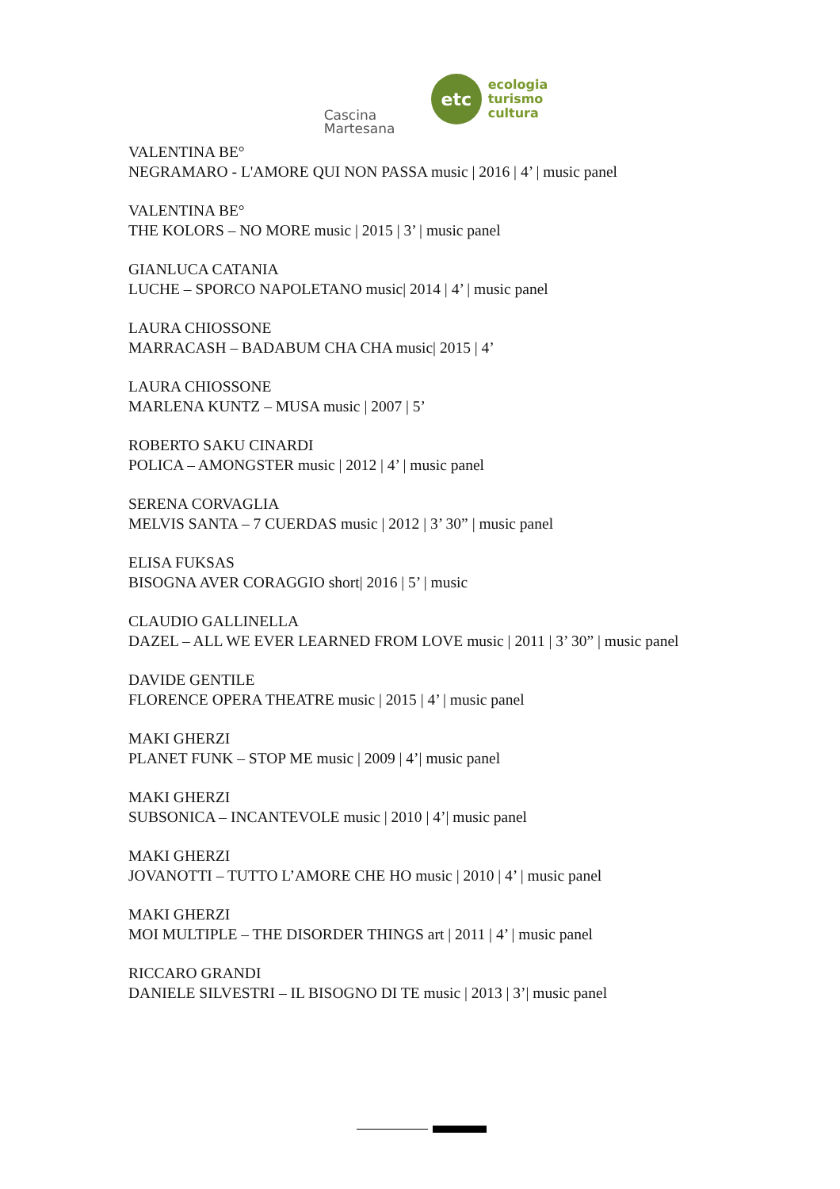Cascina
Martesana
etc
ecologia
turismo
cultura
VALENTINA BE°
NEGRAMARO - L'AMORE QUI NON PASSA music | 2016 | 4’ | music panel
VALENTINA BE°
THE KOLORS – NO MORE music | 2015 | 3’ | music panel
GIANLUCA CATANIA
LUCHE – SPORCO NAPOLETANO music| 2014 | 4’ | music panel
LAURA CHIOSSONE
MARRACASH – BADABUM CHA CHA music| 2015 | 4’
LAURA CHIOSSONE
MARLENA KUNTZ – MUSA music | 2007 | 5’
ROBERTO SAKU CINARDI
POLICA – AMONGSTER music | 2012 | 4’ | music panel
SERENA CORVAGLIA
MELVIS SANTA – 7 CUERDAS music | 2012 | 3’ 30” | music panel
ELISA FUKSAS
BISOGNA AVER CORAGGIO short| 2016 | 5’ | music
CLAUDIO GALLINELLA
DAZEL – ALL WE EVER LEARNED FROM LOVE music | 2011 | 3’ 30” | music panel
DAVIDE GENTILE
FLORENCE OPERA THEATRE music | 2015 | 4’ | music panel
MAKI GHERZI
PLANET FUNK – STOP ME music | 2009 | 4’| music panel
MAKI GHERZI
SUBSONICA – INCANTEVOLE music | 2010 | 4’| music panel
MAKI GHERZI
JOVANOTTI – TUTTO L’AMORE CHE HO music | 2010 | 4’ | music panel
MAKI GHERZI
MOI MULTIPLE – THE DISORDER THINGS art | 2011 | 4’ | music panel
RICCARO GRANDI
DANIELE SILVESTRI – IL BISOGNO DI TE music | 2013 | 3’| music panel